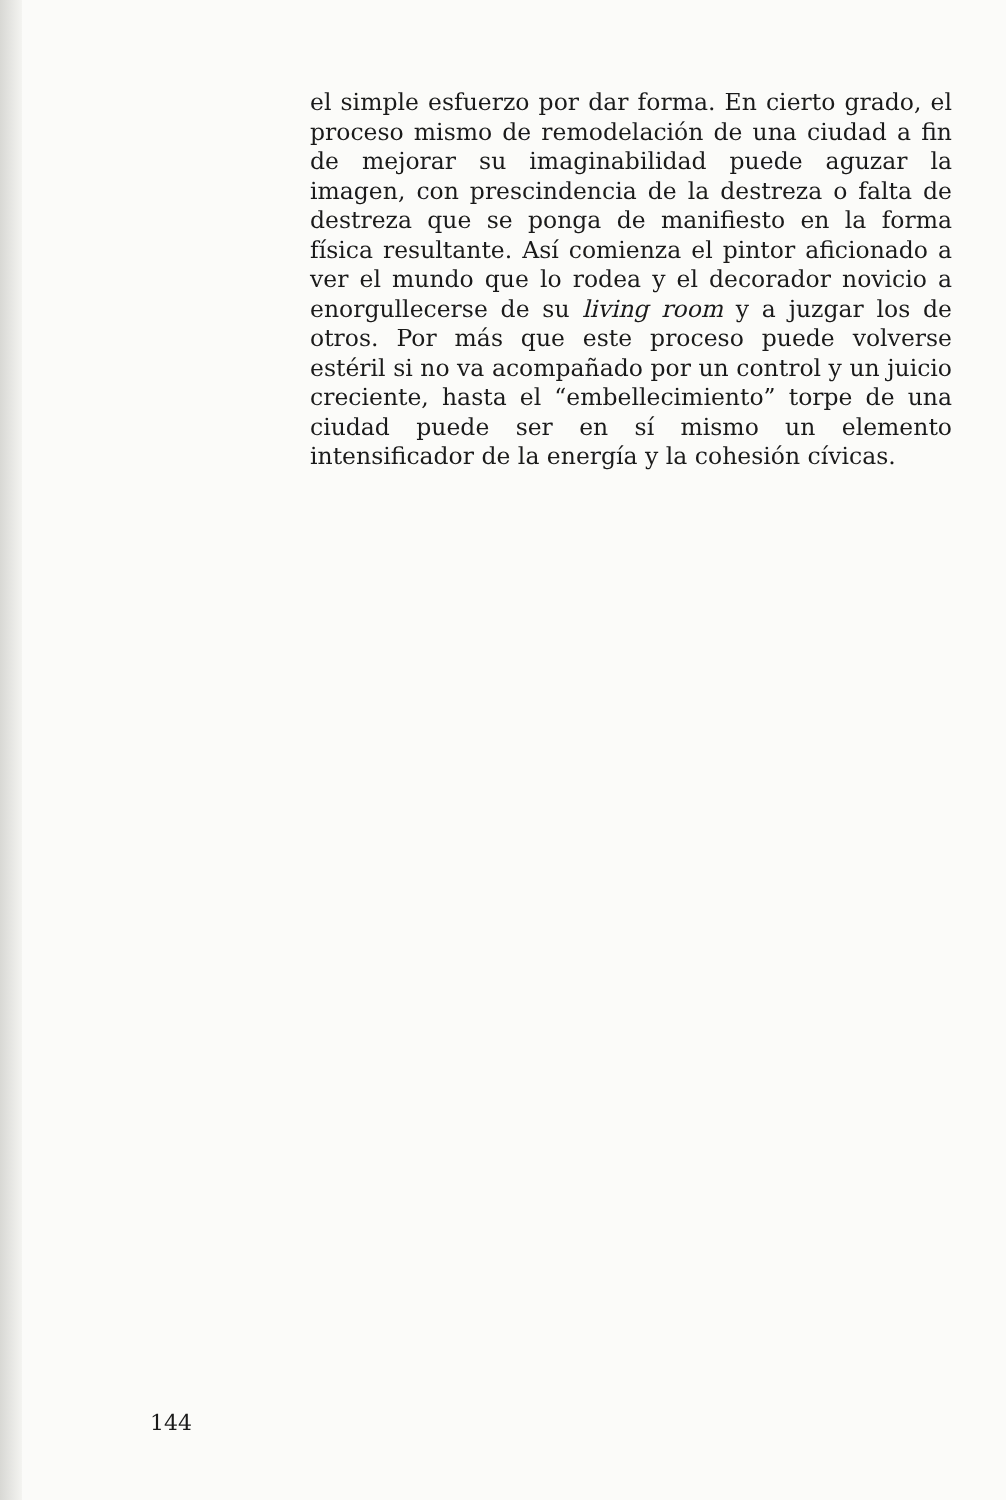el simple esfuerzo por dar forma. En cierto grado, el proceso mismo de remodelación de una ciudad a fin de mejorar su imaginabilidad puede aguzar la imagen, con prescindencia de la destreza o falta de destreza que se ponga de manifiesto en la forma física resultante. Así comienza el pintor aficionado a ver el mundo que lo rodea y el decorador novicio a enorgullecerse de su living room y a juzgar los de otros. Por más que este proceso puede volverse estéril si no va acompañado por un control y un juicio creciente, hasta el “embellecimiento” torpe de una ciudad puede ser en sí mismo un elemento intensificador de la energía y la cohesión cívicas.
144